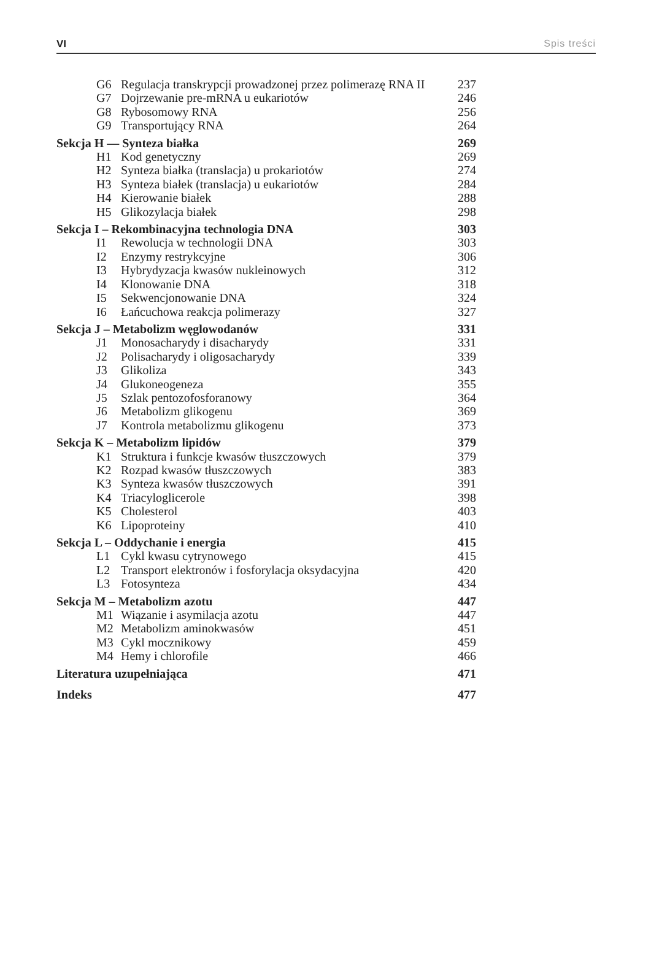VI Spis treści
| G6 | Regulacja transkrypcji prowadzonej przez polimerazę RNA II | 237 |
| G7 | Dojrzewanie pre-mRNA u eukariotów | 246 |
| G8 | Rybosomowy RNA | 256 |
| G9 | Transportujący RNA | 264 |
| Sekcja H — Synteza białka | | 269 |
| H1 | Kod genetyczny | 269 |
| H2 | Synteza białka (translacja) u prokariotów | 274 |
| H3 | Synteza białek (translacja) u eukariotów | 284 |
| H4 | Kierowanie białek | 288 |
| H5 | Glikozylacja białek | 298 |
| Sekcja I – Rekombinacyjna technologia DNA | | 303 |
| I1 | Rewolucja w technologii DNA | 303 |
| I2 | Enzymy restrykcyjne | 306 |
| I3 | Hybrydyzacja kwasów nukleinowych | 312 |
| I4 | Klonowanie DNA | 318 |
| I5 | Sekwencjonowanie DNA | 324 |
| I6 | Łańcuchowa reakcja polimerazy | 327 |
| Sekcja J – Metabolizm węglowodanów | | 331 |
| J1 | Monosacharydy i disacharydy | 331 |
| J2 | Polisacharydy i oligosacharydy | 339 |
| J3 | Glikoliza | 343 |
| J4 | Glukoneogeneza | 355 |
| J5 | Szlak pentozofosforanowy | 364 |
| J6 | Metabolizm glikogenu | 369 |
| J7 | Kontrola metabolizmu glikogenu | 373 |
| Sekcja K – Metabolizm lipidów | | 379 |
| K1 | Struktura i funkcje kwasów tłuszczowych | 379 |
| K2 | Rozpad kwasów tłuszczowych | 383 |
| K3 | Synteza kwasów tłuszczowych | 391 |
| K4 | Triacyloglicerole | 398 |
| K5 | Cholesterol | 403 |
| K6 | Lipoproteiny | 410 |
| Sekcja L – Oddychanie i energia | | 415 |
| L1 | Cykl kwasu cytrynowego | 415 |
| L2 | Transport elektronów i fosforylacja oksydacyjna | 420 |
| L3 | Fotosynteza | 434 |
| Sekcja M – Metabolizm azotu | | 447 |
| M1 | Wiązanie i asymilacja azotu | 447 |
| M2 | Metabolizm aminokwasów | 451 |
| M3 | Cykl mocznikowy | 459 |
| M4 | Hemy i chlorofile | 466 |
| Literatura uzupełniająca | | 471 |
| Indeks | | 477 |